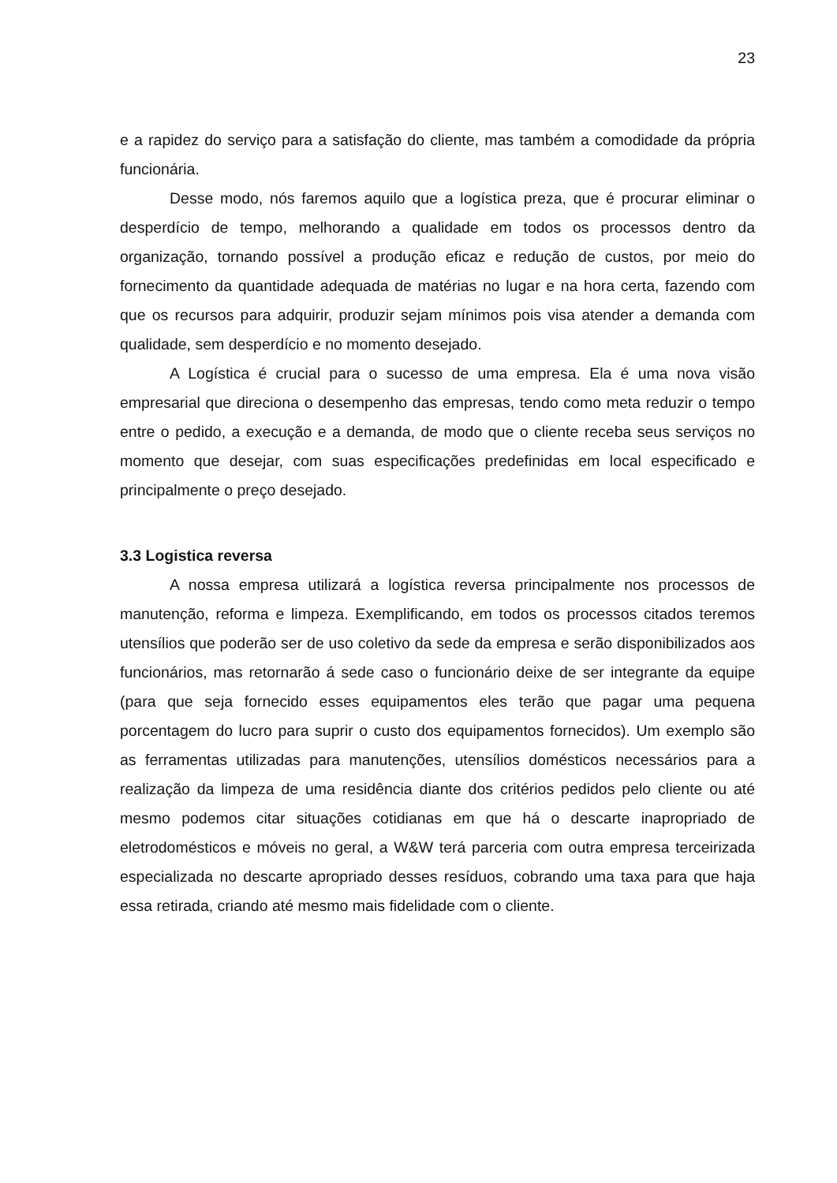23
e a rapidez do serviço para a satisfação do cliente, mas também a comodidade da própria funcionária.
Desse modo, nós faremos aquilo que a logística preza, que é procurar eliminar o desperdício de tempo, melhorando a qualidade em todos os processos dentro da organização, tornando possível a produção eficaz e redução de custos, por meio do fornecimento da quantidade adequada de matérias no lugar e na hora certa, fazendo com que os recursos para adquirir, produzir sejam mínimos pois visa atender a demanda com qualidade, sem desperdício e no momento desejado.
A Logística é crucial para o sucesso de uma empresa. Ela é uma nova visão empresarial que direciona o desempenho das empresas, tendo como meta reduzir o tempo entre o pedido, a execução e a demanda, de modo que o cliente receba seus serviços no momento que desejar, com suas especificações predefinidas em local especificado e principalmente o preço desejado.
3.3 Logistica reversa
A nossa empresa utilizará a logística reversa principalmente nos processos de manutenção, reforma e limpeza. Exemplificando, em todos os processos citados teremos utensílios que poderão ser de uso coletivo da sede da empresa e serão disponibilizados aos funcionários, mas retornarão á sede caso o funcionário deixe de ser integrante da equipe (para que seja fornecido esses equipamentos eles terão que pagar uma pequena porcentagem do lucro para suprir o custo dos equipamentos fornecidos). Um exemplo são as ferramentas utilizadas para manutenções, utensílios domésticos necessários para a realização da limpeza de uma residência diante dos critérios pedidos pelo cliente ou até mesmo podemos citar situações cotidianas em que há o descarte inapropriado de eletrodomésticos e móveis no geral, a W&W terá parceria com outra empresa terceirizada especializada no descarte apropriado desses resíduos, cobrando uma taxa para que haja essa retirada, criando até mesmo mais fidelidade com o cliente.